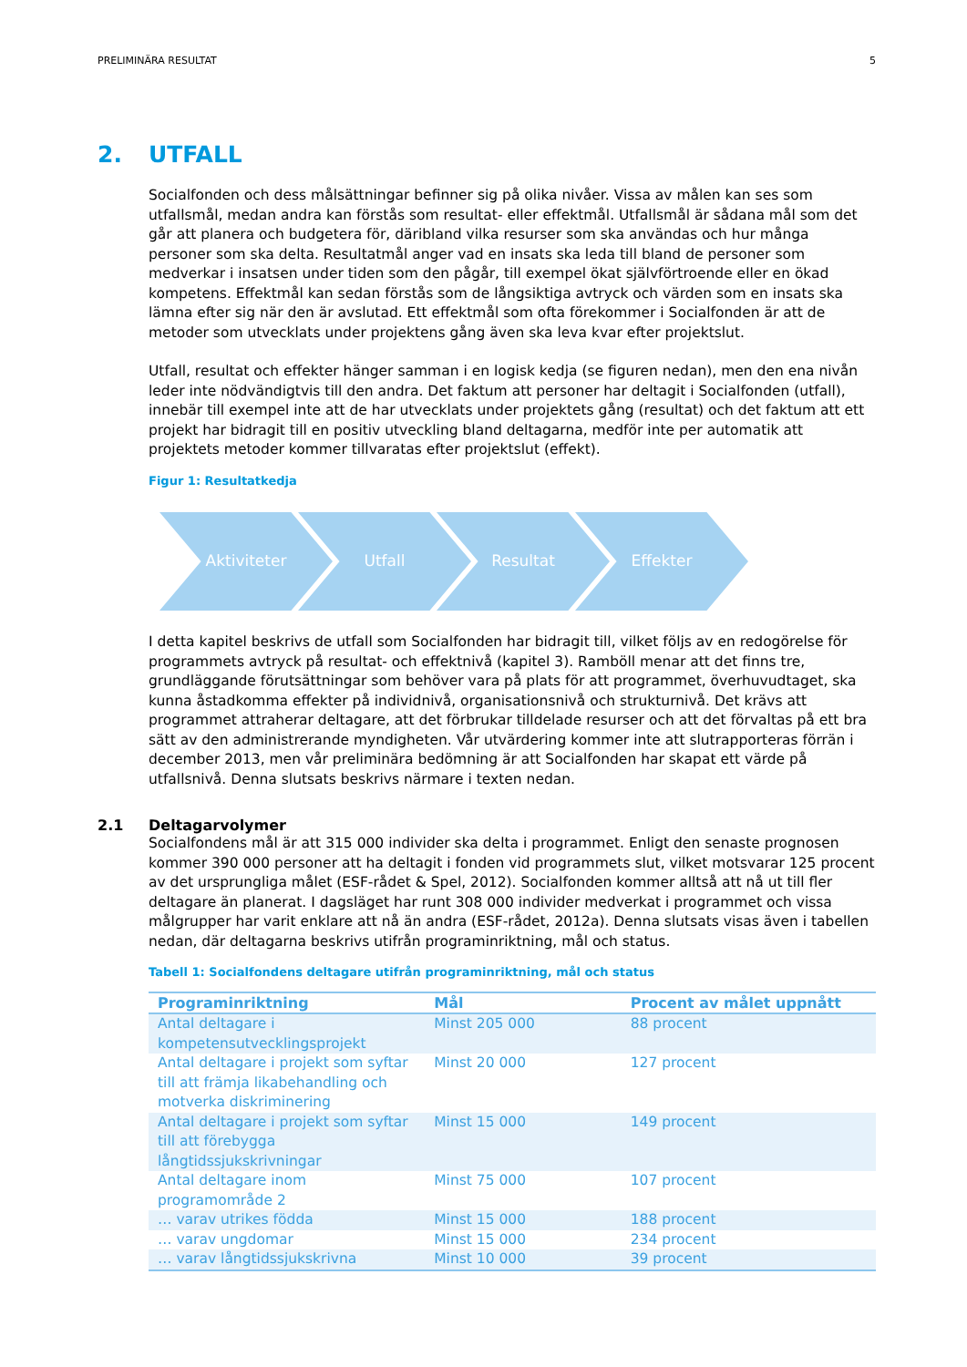PRELIMINÄRA RESULTAT 5
2. UTFALL
Socialfonden och dess målsättningar befinner sig på olika nivåer. Vissa av målen kan ses som utfallsmål, medan andra kan förstås som resultat- eller effektmål. Utfallsmål är sådana mål som det går att planera och budgetera för, däribland vilka resurser som ska användas och hur många personer som ska delta. Resultatmål anger vad en insats ska leda till bland de personer som medverkar i insatsen under tiden som den pågår, till exempel ökat självförtroende eller en ökad kompetens. Effektmål kan sedan förstås som de långsiktiga avtryck och värden som en insats ska lämna efter sig när den är avslutad. Ett effektmål som ofta förekommer i Socialfonden är att de metoder som utvecklats under projektens gång även ska leva kvar efter projektslut.
Utfall, resultat och effekter hänger samman i en logisk kedja (se figuren nedan), men den ena nivån leder inte nödvändigtvis till den andra. Det faktum att personer har deltagit i Socialfonden (utfall), innebär till exempel inte att de har utvecklats under projektets gång (resultat) och det faktum att ett projekt har bidragit till en positiv utveckling bland deltagarna, medför inte per automatik att projektets metoder kommer tillvaratas efter projektslut (effekt).
Figur 1: Resultatkedja
Aktiviteter Utfall Resultat Effekter
I detta kapitel beskrivs de utfall som Socialfonden har bidragit till, vilket följs av en redogörelse för programmets avtryck på resultat- och effektnivå (kapitel 3). Ramböll menar att det finns tre, grundläggande förutsättningar som behöver vara på plats för att programmet, överhuvudtaget, ska kunna åstadkomma effekter på individnivå, organisationsnivå och strukturnivå. Det krävs att programmet attraherar deltagare, att det förbrukar tilldelade resurser och att det förvaltas på ett bra sätt av den administrerande myndigheten. Vår utvärdering kommer inte att slutrapporteras förrän i december 2013, men vår preliminära bedömning är att Socialfonden har skapat ett värde på utfallsnivå. Denna slutsats beskrivs närmare i texten nedan.
2.1 Deltagarvolymer
Socialfondens mål är att 315 000 individer ska delta i programmet. Enligt den senaste prognosen kommer 390 000 personer att ha deltagit i fonden vid programmets slut, vilket motsvarar 125 procent av det ursprungliga målet (ESF-rådet & Spel, 2012). Socialfonden kommer alltså att nå ut till fler deltagare än planerat. I dagsläget har runt 308 000 individer medverkat i programmet och vissa målgrupper har varit enklare att nå än andra (ESF-rådet, 2012a). Denna slutsats visas även i tabellen nedan, där deltagarna beskrivs utifrån programinriktning, mål och status.
Tabell 1: Socialfondens deltagare utifrån programinriktning, mål och status
| Programinriktning | Mål | Procent av målet uppnått |
| --- | --- | --- |
| Antal deltagare i kompetensutvecklingsprojekt | Minst 205 000 | 88 procent |
| Antal deltagare i projekt som syftar till att främja likabehandling och motverka diskriminering | Minst 20 000 | 127 procent |
| Antal deltagare i projekt som syftar till att förebygga långtidssjukskrivningar | Minst 15 000 | 149 procent |
| Antal deltagare inom programområde 2 | Minst 75 000 | 107 procent |
| … varav utrikes födda | Minst 15 000 | 188 procent |
| … varav ungdomar | Minst 15 000 | 234 procent |
| … varav långtidssjukskrivna | Minst 10 000 | 39 procent |